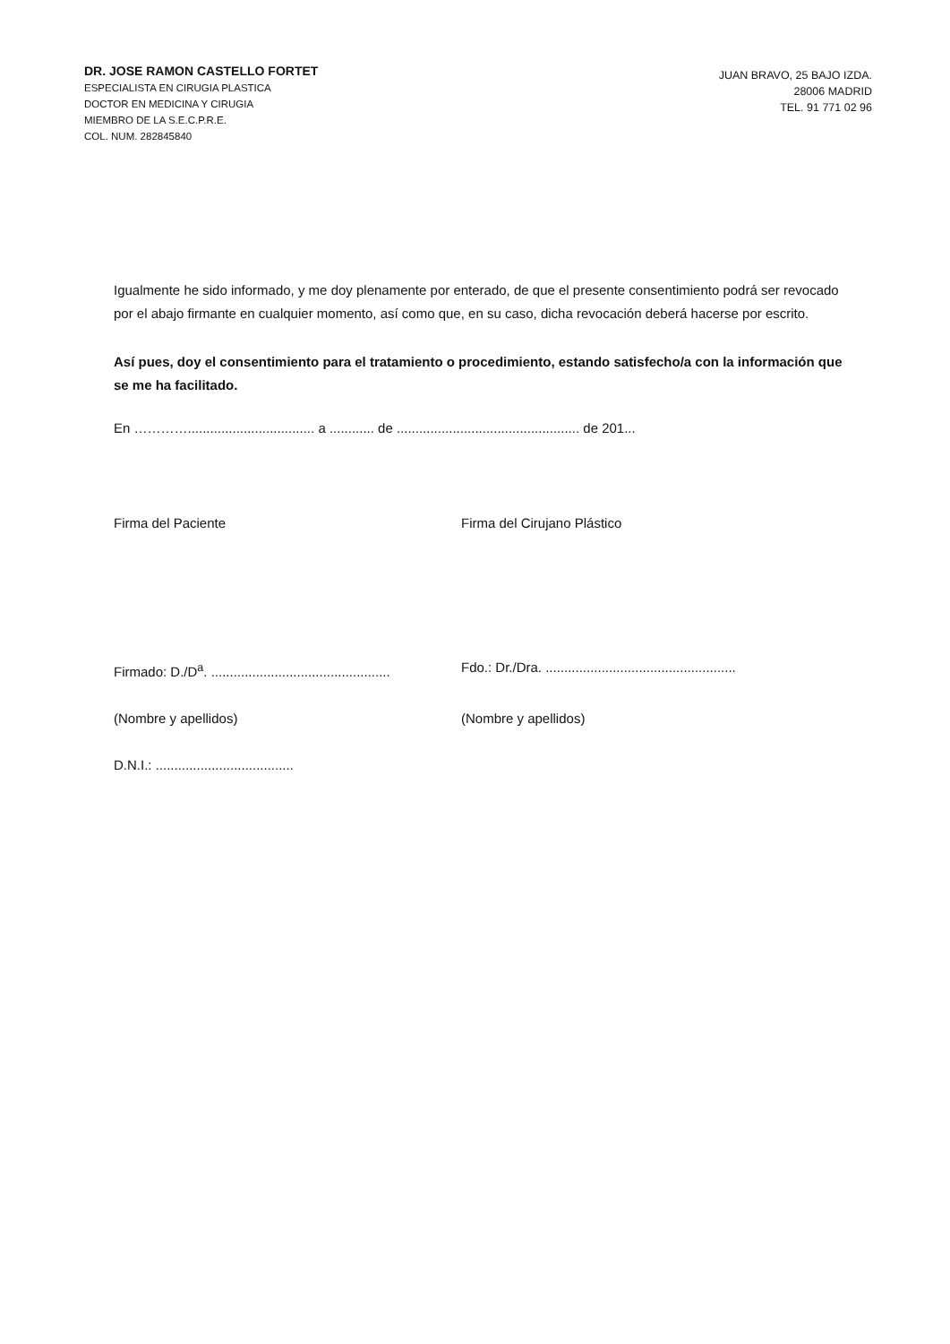DR. JOSE RAMON CASTELLO FORTET
ESPECIALISTA EN CIRUGIA PLASTICA
DOCTOR EN MEDICINA Y CIRUGIA
MIEMBRO DE LA S.E.C.P.R.E.
COL. NUM. 282845840
JUAN BRAVO, 25 BAJO IZDA.
28006 MADRID
TEL. 91 771 02 96
Igualmente he sido informado, y me doy plenamente por enterado, de que el presente consentimiento podrá ser revocado por el abajo firmante en cualquier momento, así como que, en su caso, dicha revocación deberá hacerse por escrito.
Así pues, doy el consentimiento para el tratamiento o procedimiento, estando satisfecho/a con la información que se me ha facilitado.
En ………….................................. a ............ de ................................................. de 201...
Firma del Paciente Firma del Cirujano Plástico
Firmado: D./D<sup>a</sup>. ................................................
Fdo.: Dr./Dra. ...................................................
(Nombre y apellidos) (Nombre y apellidos)
D.N.I.: .....................................